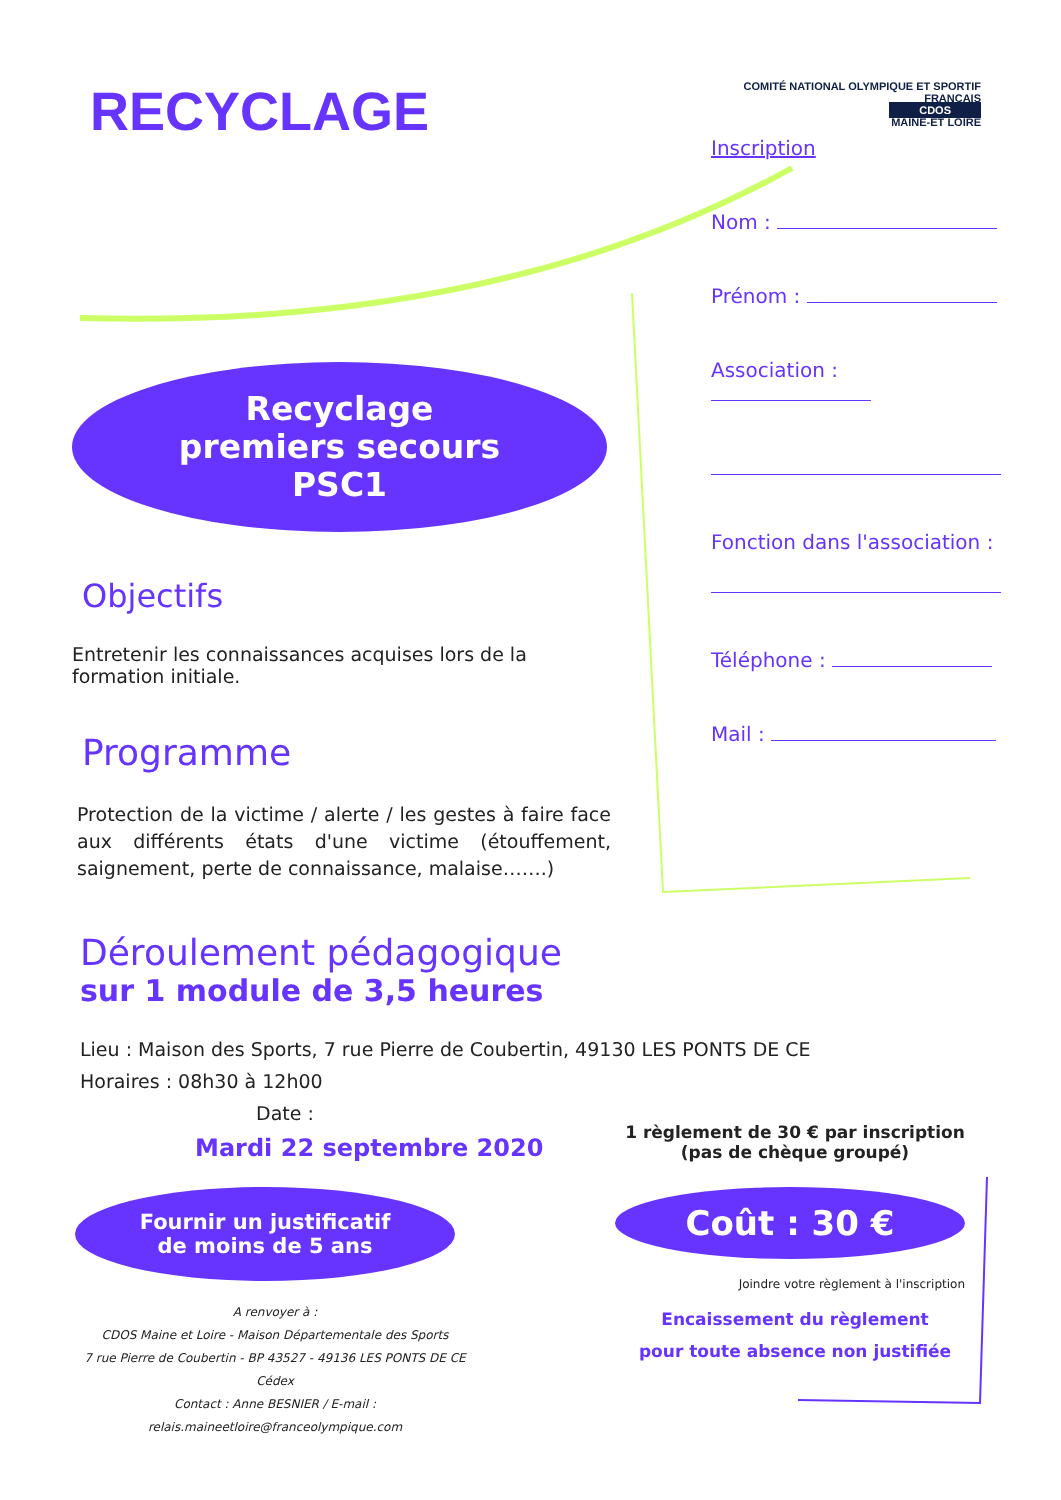RECYCLAGE
Recyclage
premiers secours
PSC1
Objectifs
Entretenir les connaissances acquises lors de la formation initiale.
Programme
Protection de la victime / alerte / les gestes à faire face aux différents états d'une victime (étouffement, saignement, perte de connaissance, malaise…….)
COMITÉ NATIONAL OLYMPIQUE ET SPORTIF FRANÇAIS
CDOS
MAINE-ET LOIRE
Inscription
Nom :
Prénom :
Association :
Fonction dans l'association :
Téléphone :
Mail :
Déroulement pédagogique
sur 1 module de 3,5 heures
Lieu : Maison des Sports, 7 rue Pierre de Coubertin, 49130 LES PONTS DE CE
Horaires : 08h30 à 12h00
Date :
Mardi 22 septembre 2020
Fournir un justificatif
de moins de 5 ans
A renvoyer à :
CDOS Maine et Loire - Maison Départementale des Sports
7 rue Pierre de Coubertin - BP 43527 - 49136 LES PONTS DE CE Cédex
Contact : Anne BESNIER / E-mail : relais.maineetloire@franceolympique.com
1 règlement de 30 € par inscription
(pas de chèque groupé)
Coût : 30 €
Joindre votre règlement à l'inscription
Encaissement du règlement
pour toute absence non justifiée